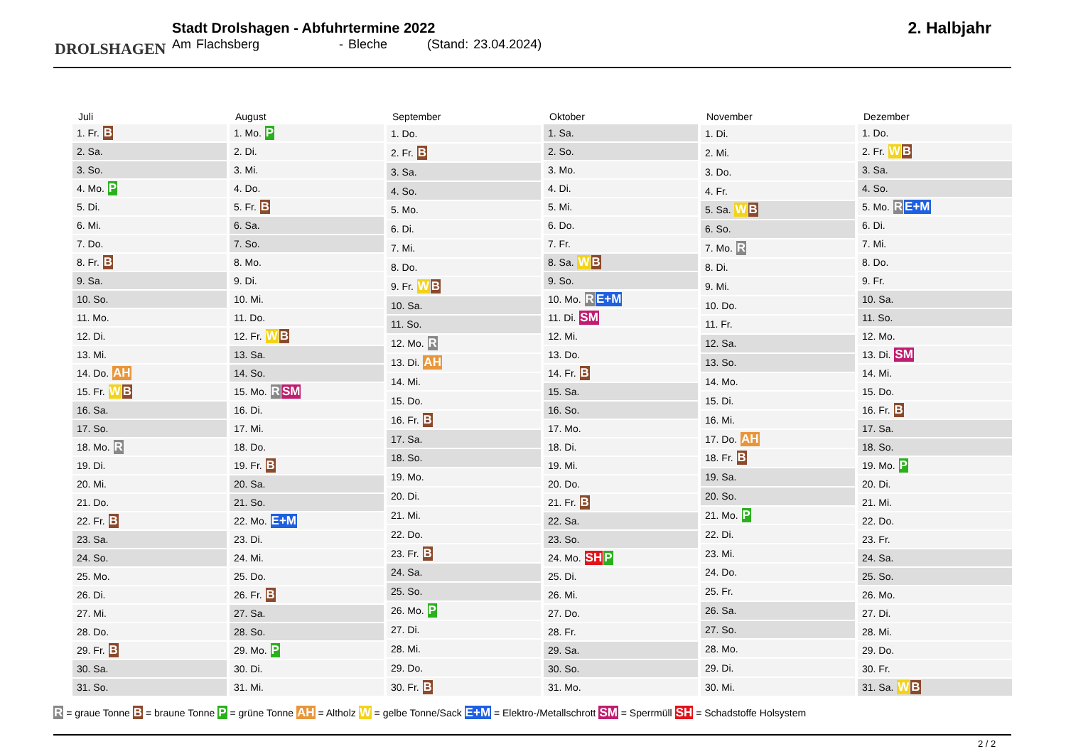DROLSHAGEN
Stadt Drolshagen - Abfuhrtermine 2022
Am Flachsberg - Bleche (Stand: 23.04.2024)
2. Halbjahr
| Juli |
| --- |
| 1. Fr. B |
| 2. Sa. |
| 3. So. |
| 4. Mo. P |
| 5. Di. |
| 6. Mi. |
| 7. Do. |
| 8. Fr. B |
| 9. Sa. |
| 10. So. |
| 11. Mo. |
| 12. Di. |
| 13. Mi. |
| 14. Do. AH |
| 15. Fr. W B |
| 16. Sa. |
| 17. So. |
| 18. Mo. R |
| 19. Di. |
| 20. Mi. |
| 21. Do. |
| 22. Fr. B |
| 23. Sa. |
| 24. So. |
| 25. Mo. |
| 26. Di. |
| 27. Mi. |
| 28. Do. |
| 29. Fr. B |
| 30. Sa. |
| 31. So. |
| August |
| --- |
| 1. Mo. P |
| 2. Di. |
| 3. Mi. |
| 4. Do. |
| 5. Fr. B |
| 6. Sa. |
| 7. So. |
| 8. Mo. |
| 9. Di. |
| 10. Mi. |
| 11. Do. |
| 12. Fr. W B |
| 13. Sa. |
| 14. So. |
| 15. Mo. R SM |
| 16. Di. |
| 17. Mi. |
| 18. Do. |
| 19. Fr. B |
| 20. Sa. |
| 21. So. |
| 22. Mo. E+M |
| 23. Di. |
| 24. Mi. |
| 25. Do. |
| 26. Fr. B |
| 27. Sa. |
| 28. So. |
| 29. Mo. P |
| 30. Di. |
| 31. Mi. |
| September |
| --- |
| 1. Do. |
| 2. Fr. B |
| 3. Sa. |
| 4. So. |
| 5. Mo. |
| 6. Di. |
| 7. Mi. |
| 8. Do. |
| 9. Fr. W B |
| 10. Sa. |
| 11. So. |
| 12. Mo. R |
| 13. Di. AH |
| 14. Mi. |
| 15. Do. |
| 16. Fr. B |
| 17. Sa. |
| 18. So. |
| 19. Mo. |
| 20. Di. |
| 21. Mi. |
| 22. Do. |
| 23. Fr. B |
| 24. Sa. |
| 25. So. |
| 26. Mo. P |
| 27. Di. |
| 28. Mi. |
| 29. Do. |
| 30. Fr. B |
| Oktober |
| --- |
| 1. Sa. |
| 2. So. |
| 3. Mo. |
| 4. Di. |
| 5. Mi. |
| 6. Do. |
| 7. Fr. |
| 8. Sa. W B |
| 9. So. |
| 10. Mo. R E+M |
| 11. Di. SM |
| 12. Mi. |
| 13. Do. |
| 14. Fr. B |
| 15. Sa. |
| 16. So. |
| 17. Mo. |
| 18. Di. |
| 19. Mi. |
| 20. Do. |
| 21. Fr. B |
| 22. Sa. |
| 23. So. |
| 24. Mo. SH P |
| 25. Di. |
| 26. Mi. |
| 27. Do. |
| 28. Fr. |
| 29. Sa. |
| 30. So. |
| 31. Mo. |
| November |
| --- |
| 1. Di. |
| 2. Mi. |
| 3. Do. |
| 4. Fr. |
| 5. Sa. W B |
| 6. So. |
| 7. Mo. R |
| 8. Di. |
| 9. Mi. |
| 10. Do. |
| 11. Fr. |
| 12. Sa. |
| 13. So. |
| 14. Mo. |
| 15. Di. |
| 16. Mi. |
| 17. Do. AH |
| 18. Fr. B |
| 19. Sa. |
| 20. So. |
| 21. Mo. P |
| 22. Di. |
| 23. Mi. |
| 24. Do. |
| 25. Fr. |
| 26. Sa. |
| 27. So. |
| 28. Mo. |
| 29. Di. |
| 30. Mi. |
| Dezember |
| --- |
| 1. Do. |
| 2. Fr. W B |
| 3. Sa. |
| 4. So. |
| 5. Mo. R E+M |
| 6. Di. |
| 7. Mi. |
| 8. Do. |
| 9. Fr. |
| 10. Sa. |
| 11. So. |
| 12. Mo. |
| 13. Di. SM |
| 14. Mi. |
| 15. Do. |
| 16. Fr. B |
| 17. Sa. |
| 18. So. |
| 19. Mo. P |
| 20. Di. |
| 21. Mi. |
| 22. Do. |
| 23. Fr. |
| 24. Sa. |
| 25. So. |
| 26. Mo. |
| 27. Di. |
| 28. Mi. |
| 29. Do. |
| 30. Fr. |
| 31. Sa. W B |
R = graue Tonne B = braune Tonne P = grüne Tonne AH = Altholz W = gelbe Tonne/Sack E+M = Elektro-/Metallschrott SM = Sperrmüll SH = Schadstoffe Holsystem
2 / 2